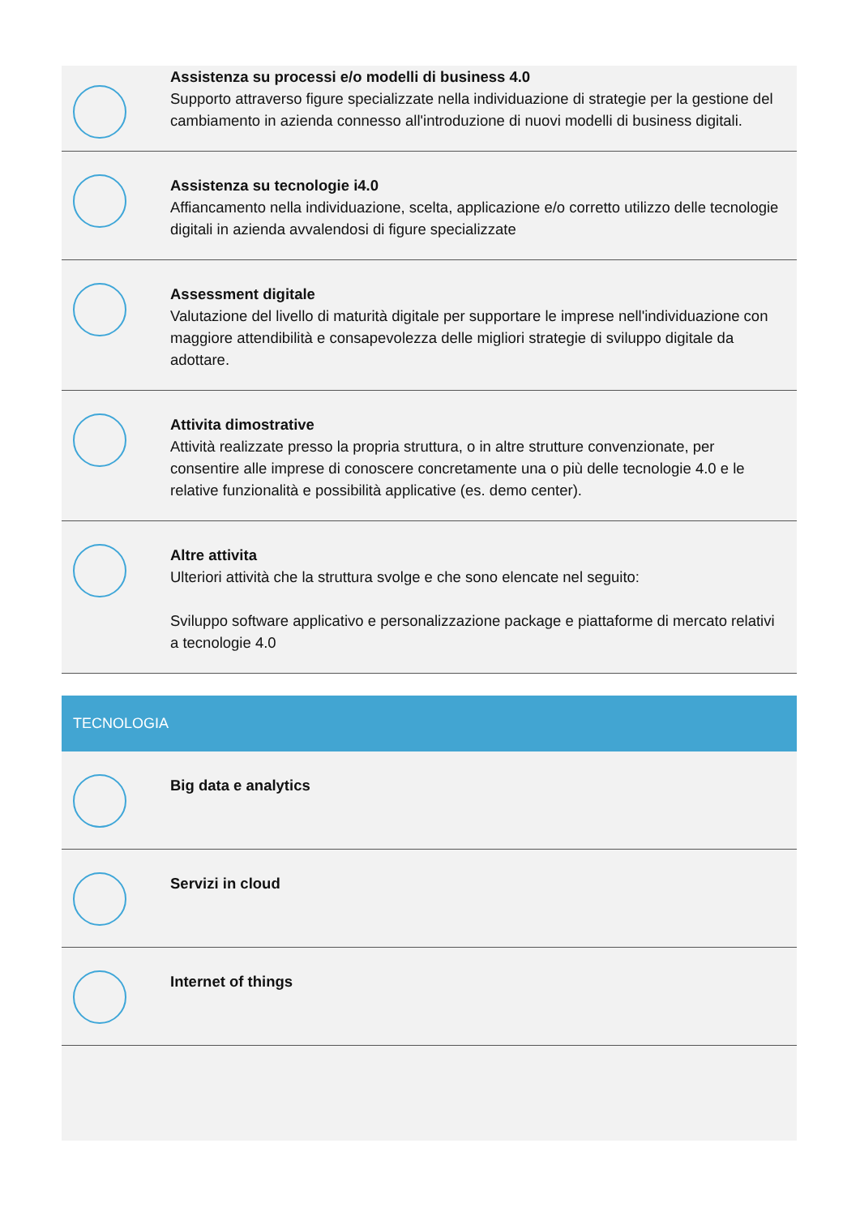Assistenza su processi e/o modelli di business 4.0
Supporto attraverso figure specializzate nella individuazione di strategie per la gestione del cambiamento in azienda connesso all'introduzione di nuovi modelli di business digitali.
Assistenza su tecnologie i4.0
Affiancamento nella individuazione, scelta, applicazione e/o corretto utilizzo delle tecnologie digitali in azienda avvalendosi di figure specializzate
Assessment digitale
Valutazione del livello di maturità digitale per supportare le imprese nell'individuazione con maggiore attendibilità e consapevolezza delle migliori strategie di sviluppo digitale da adottare.
Attivita dimostrative
Attività realizzate presso la propria struttura, o in altre strutture convenzionate, per consentire alle imprese di conoscere concretamente una o più delle tecnologie 4.0 e le relative funzionalità e possibilità applicative (es. demo center).
Altre attivita
Ulteriori attività che la struttura svolge e che sono elencate nel seguito:
Sviluppo software applicativo e personalizzazione package e piattaforme di mercato relativi a tecnologie 4.0
TECNOLOGIA
Big data e analytics
Servizi in cloud
Internet of things